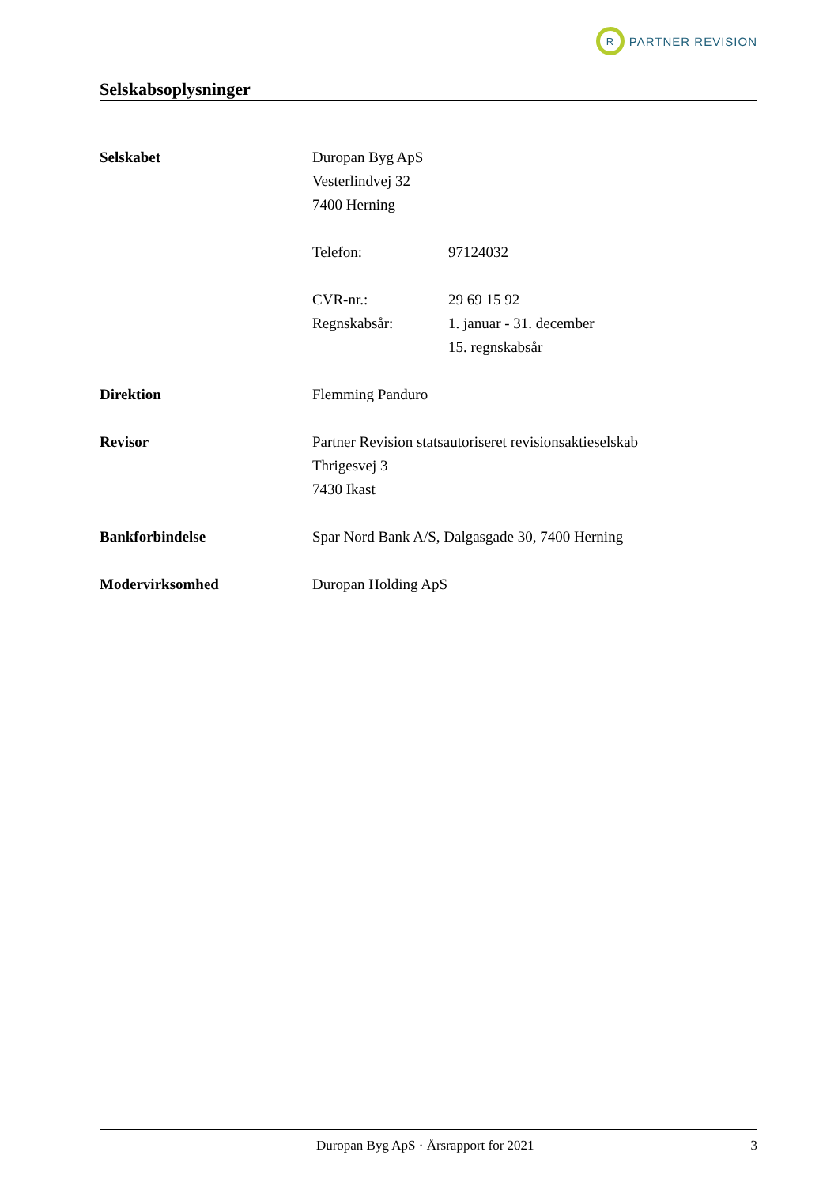R
PARTNER REVISION
Selskabsoplysninger
Selskabet Duropan Byg ApS
Vesterlindvej 32
7400 Herning
Telefon: 97124032
CVR-nr.: 29 69 15 92
Regnskabsår: 1. januar - 31. december
15. regnskabsår
Direktion Flemming Panduro
Revisor Partner Revision statsautoriseret revisionsaktieselskab
Thrigesvej 3
7430 Ikast
Bankforbindelse Spar Nord Bank A/S, Dalgasgade 30, 7400 Herning
Modervirksomhed Duropan Holding ApS
Duropan Byg ApS · Årsrapport for 2021
3